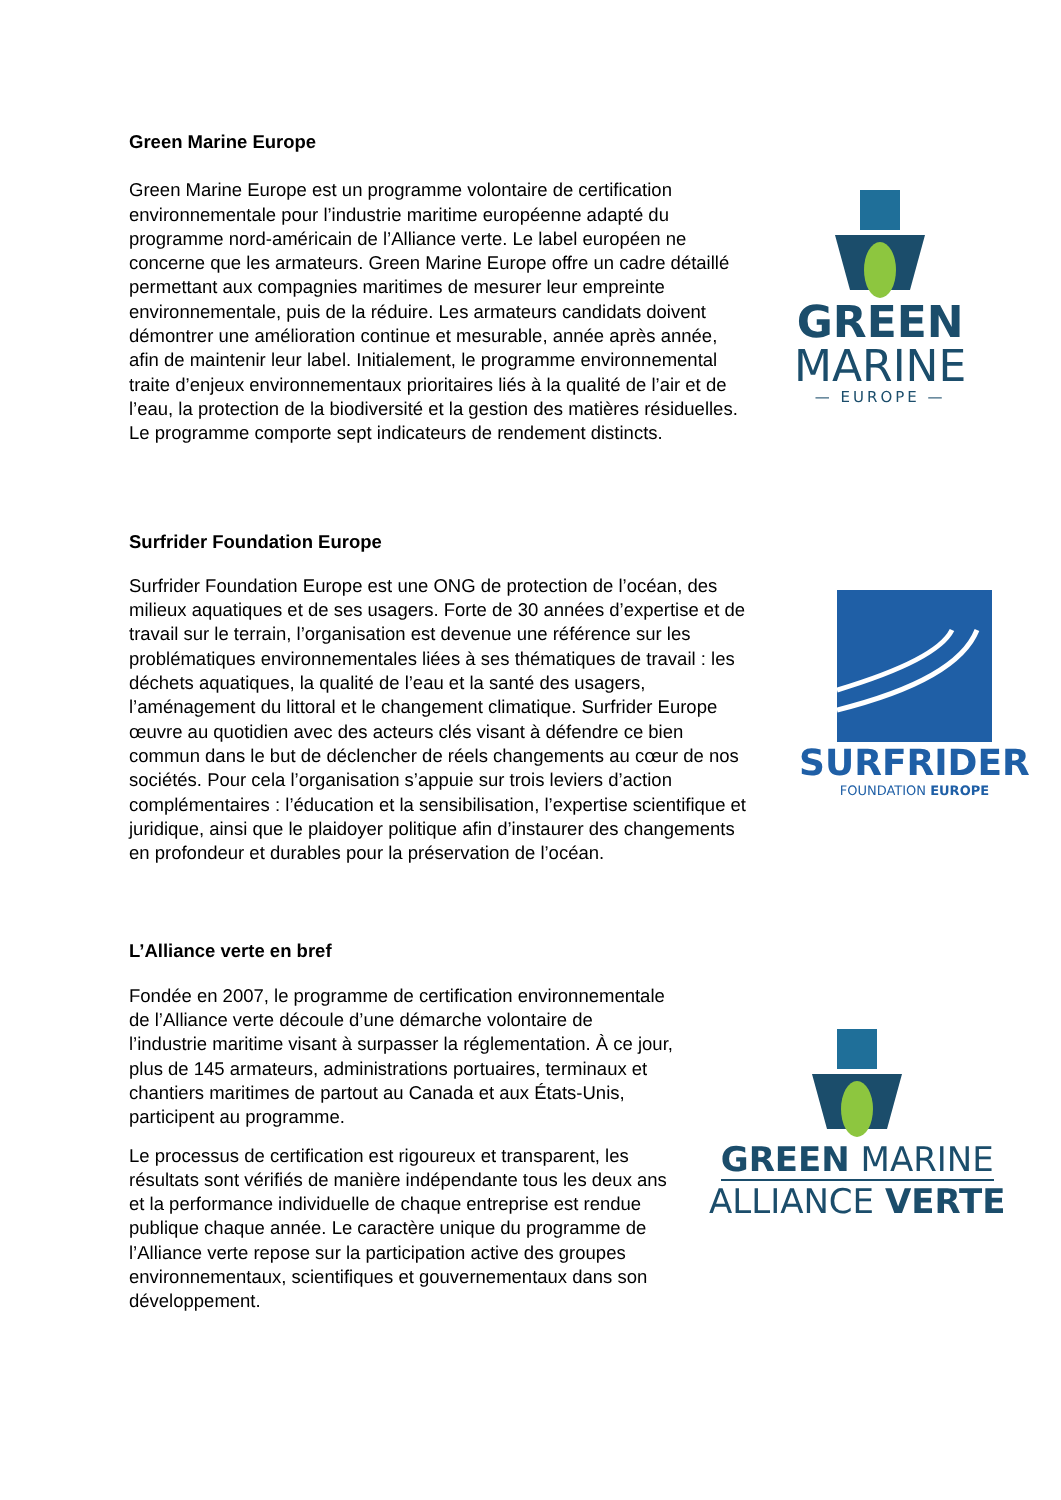Green Marine Europe
Green Marine Europe est un programme volontaire de certification environnementale pour l’industrie maritime européenne adapté du programme nord-américain de l’Alliance verte. Le label européen ne concerne que les armateurs. Green Marine Europe offre un cadre détaillé permettant aux compagnies maritimes de mesurer leur empreinte environnementale, puis de la réduire. Les armateurs candidats doivent démontrer une amélioration continue et mesurable, année après année, afin de maintenir leur label. Initialement, le programme environnemental traite d’enjeux environnementaux prioritaires liés à la qualité de l’air et de l’eau, la protection de la biodiversité et la gestion des matières résiduelles. Le programme comporte sept indicateurs de rendement distincts.
GREEN
MARINE
— EUROPE —
Surfrider Foundation Europe
Surfrider Foundation Europe est une ONG de protection de l’océan, des milieux aquatiques et de ses usagers. Forte de 30 années d’expertise et de travail sur le terrain, l’organisation est devenue une référence sur les problématiques environnementales liées à ses thématiques de travail : les déchets aquatiques, la qualité de l’eau et la santé des usagers, l’aménagement du littoral et le changement climatique. Surfrider Europe œuvre au quotidien avec des acteurs clés visant à défendre ce bien commun dans le but de déclencher de réels changements au cœur de nos sociétés. Pour cela l’organisation s’appuie sur trois leviers d’action complémentaires : l’éducation et la sensibilisation, l’expertise scientifique et juridique, ainsi que le plaidoyer politique afin d’instaurer des changements en profondeur et durables pour la préservation de l’océan.
SURFRIDER
FOUNDATION EUROPE
L’Alliance verte en bref
Fondée en 2007, le programme de certification environnementale de l’Alliance verte découle d’une démarche volontaire de l’industrie maritime visant à surpasser la réglementation. À ce jour, plus de 145 armateurs, administrations portuaires, terminaux et chantiers maritimes de partout au Canada et aux États-Unis, participent au programme.
Le processus de certification est rigoureux et transparent, les résultats sont vérifiés de manière indépendante tous les deux ans et la performance individuelle de chaque entreprise est rendue publique chaque année. Le caractère unique du programme de l’Alliance verte repose sur la participation active des groupes environnementaux, scientifiques et gouvernementaux dans son développement.
GREEN MARINE
ALLIANCE VERTE